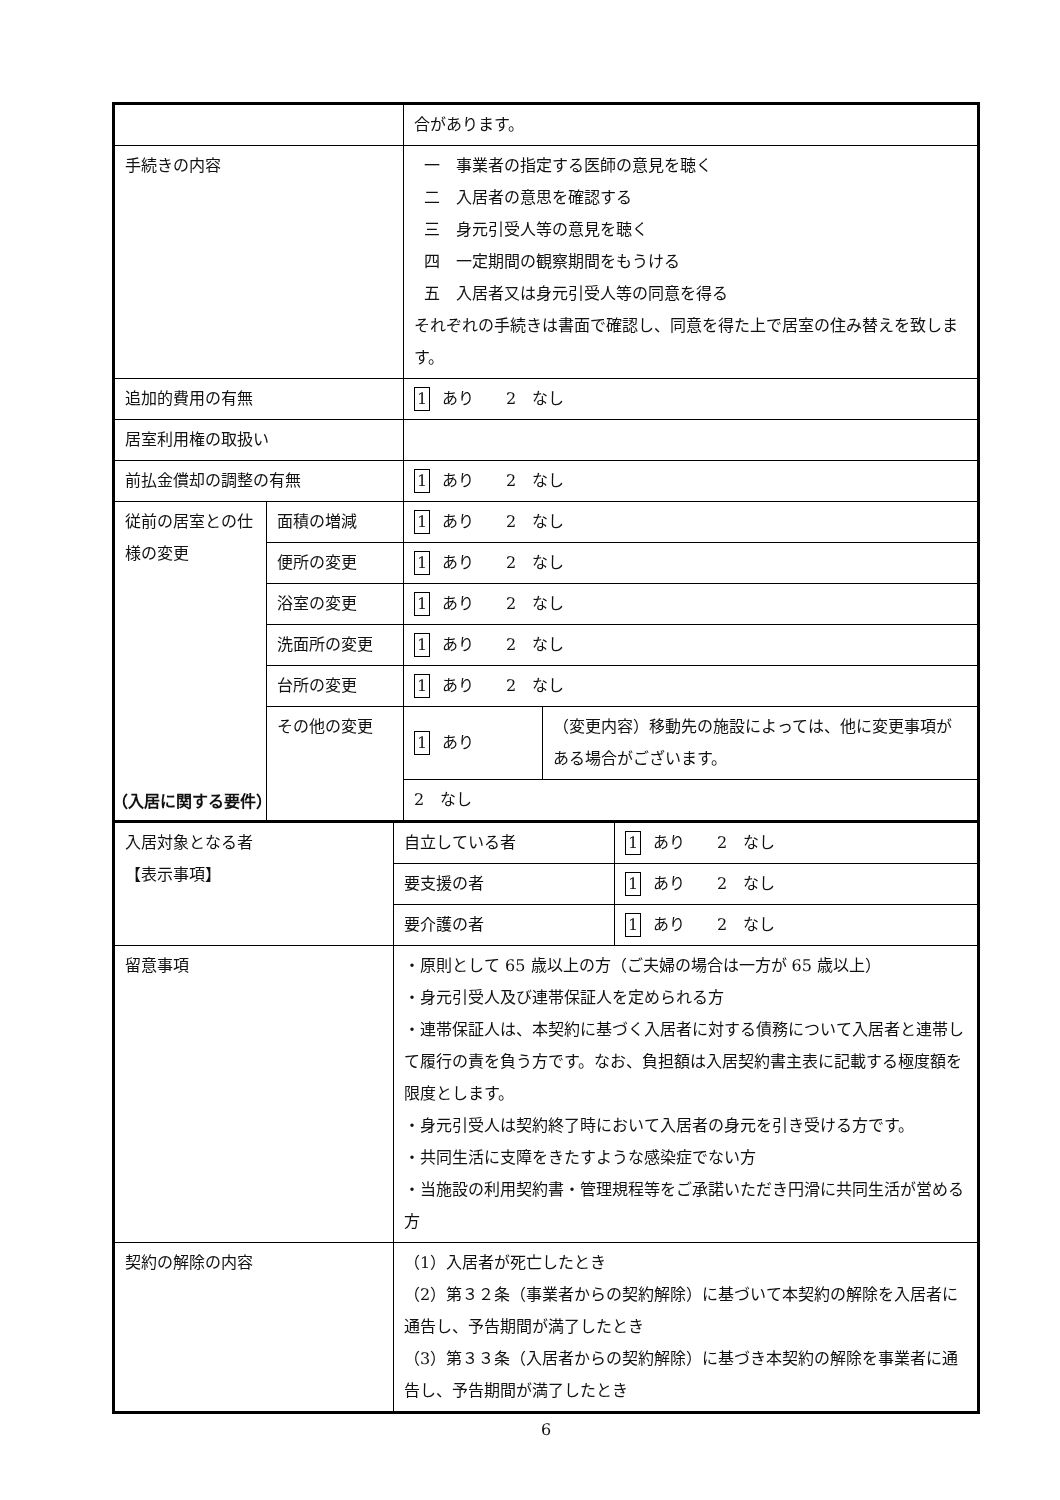| | | 合があります。 | |
| 手続きの内容 | | 一 事業者の指定する医師の意見を聴く 二 入居者の意思を確認する 三 身元引受人等の意見を聴く 四 一定期間の観察期間をもうける 五 入居者又は身元引受人等の同意を得る それぞれの手続きは書面で確認し、同意を得た上で居室の住み替えを致します。 | |
| 追加的費用の有無 | | 1 あり 2 なし | |
| 居室利用権の取扱い | | | |
| 前払金償却の調整の有無 | | 1 あり 2 なし | |
| 従前の居室との仕様の変更 | 面積の増減 | 1 あり 2 なし | |
| | 便所の変更 | 1 あり 2 なし | |
| | 浴室の変更 | 1 あり 2 なし | |
| | 洗面所の変更 | 1 あり 2 なし | |
| | 台所の変更 | 1 あり 2 なし | |
| | その他の変更 | 1 あり | （変更内容）移動先の施設によっては、他に変更事項がある場合がございます。 |
| | | 2 なし | |
（入居に関する要件）
| 入居対象となる者 【表示事項】 | 自立している者 | 1 あり 2 なし |
| | 要支援の者 | 1 あり 2 なし |
| | 要介護の者 | 1 あり 2 なし |
| 留意事項 | ・原則として 65 歳以上の方（ご夫婦の場合は一方が 65 歳以上） ・身元引受人及び連帯保証人を定められる方 ・連帯保証人は、本契約に基づく入居者に対する債務について入居者と連帯して履行の責を負う方です。なお、負担額は入居契約書主表に記載する極度額を限度とします。 ・身元引受人は契約終了時において入居者の身元を引き受ける方です。 ・共同生活に支障をきたすような感染症でない方 ・当施設の利用契約書・管理規程等をご承諾いただき円滑に共同生活が営める方 | |
| 契約の解除の内容 | （1）入居者が死亡したとき （2）第３２条（事業者からの契約解除）に基づいて本契約の解除を入居者に通告し、予告期間が満了したとき （3）第３３条（入居者からの契約解除）に基づき本契約の解除を事業者に通告し、予告期間が満了したとき | |
6